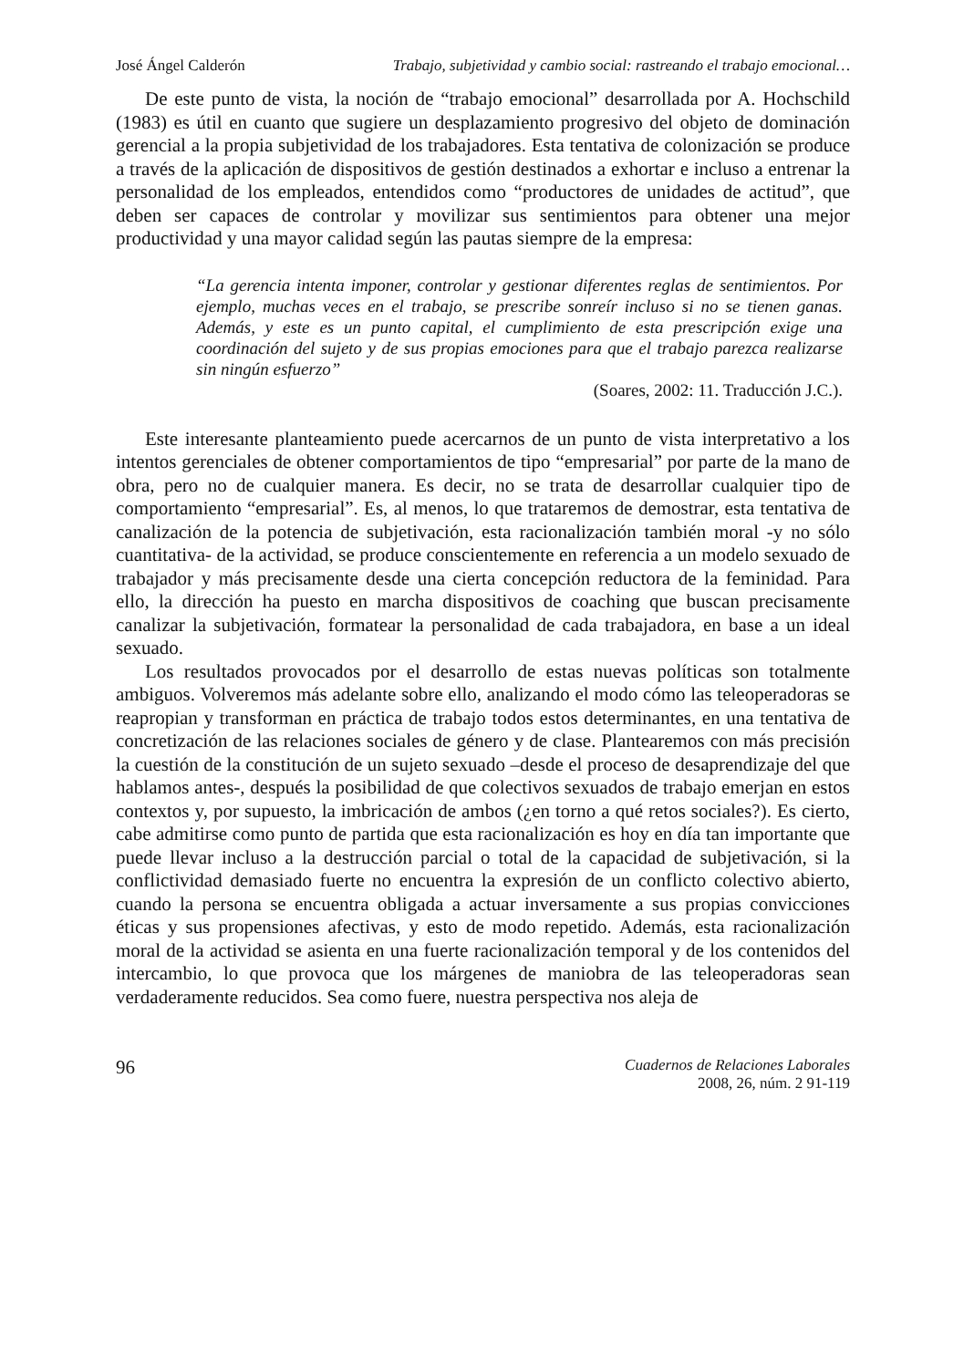José Ángel Calderón Trabajo, subjetividad y cambio social: rastreando el trabajo emocional…
De este punto de vista, la noción de “trabajo emocional” desarrollada por A. Hochschild (1983) es útil en cuanto que sugiere un desplazamiento progresivo del objeto de dominación gerencial a la propia subjetividad de los trabajadores. Esta tentativa de colonización se produce a través de la aplicación de dispositivos de gestión destinados a exhortar e incluso a entrenar la personalidad de los empleados, entendidos como “productores de unidades de actitud”, que deben ser capaces de controlar y movilizar sus sentimientos para obtener una mejor productividad y una mayor calidad según las pautas siempre de la empresa:
“La gerencia intenta imponer, controlar y gestionar diferentes reglas de sentimientos. Por ejemplo, muchas veces en el trabajo, se prescribe sonreír incluso si no se tienen ganas. Además, y este es un punto capital, el cumplimiento de esta prescripción exige una coordinación del sujeto y de sus propias emociones para que el trabajo parezca realizarse sin ningún esfuerzo”
(Soares, 2002: 11. Traducción J.C.).
Este interesante planteamiento puede acercarnos de un punto de vista interpretativo a los intentos gerenciales de obtener comportamientos de tipo “empresarial” por parte de la mano de obra, pero no de cualquier manera. Es decir, no se trata de desarrollar cualquier tipo de comportamiento “empresarial”. Es, al menos, lo que trataremos de demostrar, esta tentativa de canalización de la potencia de subjetivación, esta racionalización también moral -y no sólo cuantitativa- de la actividad, se produce conscientemente en referencia a un modelo sexuado de trabajador y más precisamente desde una cierta concepción reductora de la feminidad. Para ello, la dirección ha puesto en marcha dispositivos de coaching que buscan precisamente canalizar la subjetivación, formatear la personalidad de cada trabajadora, en base a un ideal sexuado.
Los resultados provocados por el desarrollo de estas nuevas políticas son totalmente ambiguos. Volveremos más adelante sobre ello, analizando el modo cómo las teleoperadoras se reapropian y transforman en práctica de trabajo todos estos determinantes, en una tentativa de concretización de las relaciones sociales de género y de clase. Plantearemos con más precisión la cuestión de la constitución de un sujeto sexuado –desde el proceso de desaprendizaje del que hablamos antes-, después la posibilidad de que colectivos sexuados de trabajo emerjan en estos contextos y, por supuesto, la imbricación de ambos (¿en torno a qué retos sociales?). Es cierto, cabe admitirse como punto de partida que esta racionalización es hoy en día tan importante que puede llevar incluso a la destrucción parcial o total de la capacidad de subjetivación, si la conflictividad demasiado fuerte no encuentra la expresión de un conflicto colectivo abierto, cuando la persona se encuentra obligada a actuar inversamente a sus propias convicciones éticas y sus propensiones afectivas, y esto de modo repetido. Además, esta racionalización moral de la actividad se asienta en una fuerte racionalización temporal y de los contenidos del intercambio, lo que provoca que los márgenes de maniobra de las teleoperadoras sean verdaderamente reducidos. Sea como fuere, nuestra perspectiva nos aleja de
96
Cuadernos de Relaciones Laborales
2008, 26, núm. 2 91-119